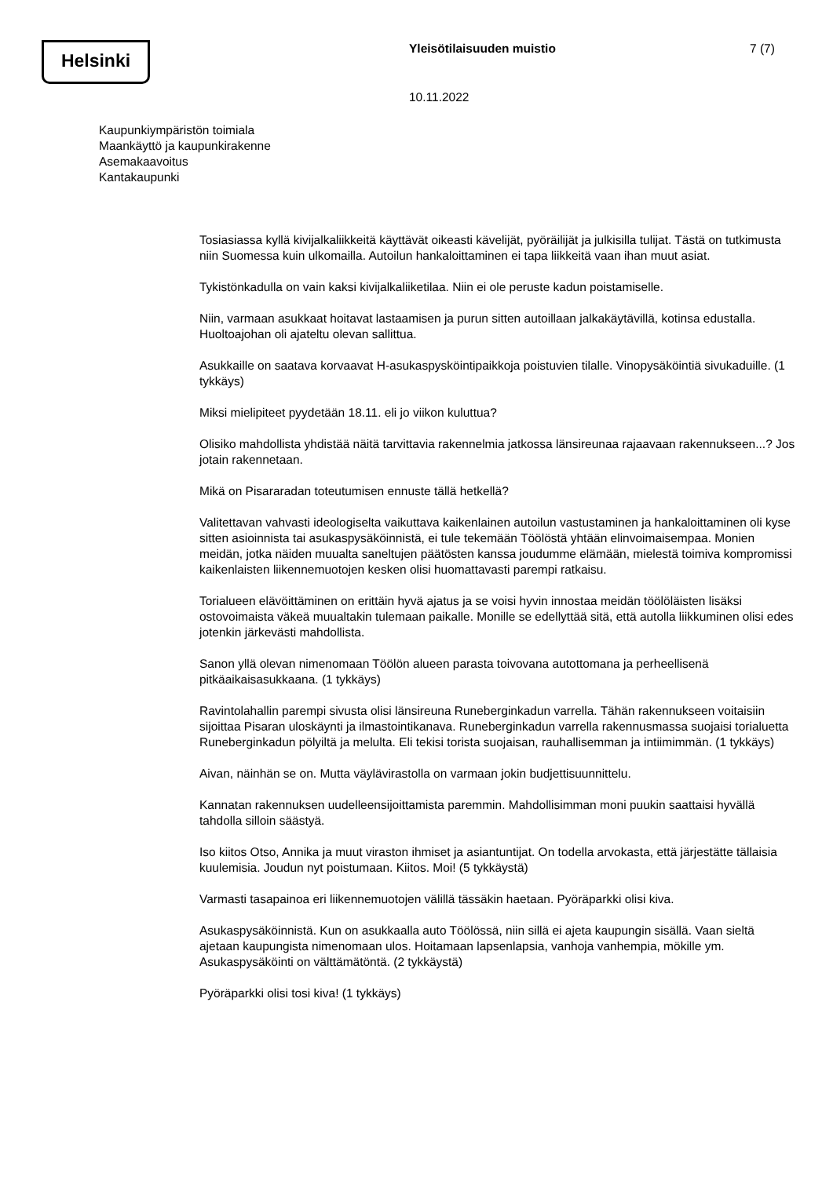Helsinki Yleisötilaisuuden muistio 7 (7)
10.11.2022
Kaupunkiympäristön toimiala
Maankäyttö ja kaupunkirakenne
Asemakaavoitus
Kantakaupunki
Tosiasiassa kyllä kivijalkaliikkeitä käyttävät oikeasti kävelijät, pyöräilijät ja julkisilla tulijat. Tästä on tutkimusta niin Suomessa kuin ulkomailla. Autoilun hankaloittaminen ei tapa liikkeitä vaan ihan muut asiat.
Tykistönkadulla on vain kaksi kivijalkaliiketilaa. Niin ei ole peruste kadun poistamiselle.
Niin, varmaan asukkaat hoitavat lastaamisen ja purun sitten autoillaan jalkakäytävillä, kotinsa edustalla. Huoltoajohan oli ajateltu olevan sallittua.
Asukkaille on saatava korvaavat H-asukaspysköintipaikkoja poistuvien tilalle. Vinopysäköintiä sivukaduille. (1 tykkäys)
Miksi mielipiteet pyydetään 18.11. eli jo viikon kuluttua?
Olisiko mahdollista yhdistää näitä tarvittavia rakennelmia jatkossa länsireunaa rajaavaan rakennukseen...? Jos jotain rakennetaan.
Mikä on Pisararadan toteutumisen ennuste tällä hetkellä?
Valitettavan vahvasti ideologiselta vaikuttava kaikenlainen autoilun vastustaminen ja hankaloittaminen oli kyse sitten asioinnista tai asukaspysäköinnistä, ei tule tekemään Töölöstä yhtään elinvoimaisempaa. Monien meidän, jotka näiden muualta saneltujen päätösten kanssa joudumme elämään, mielestä toimiva kompromissi kaikenlaisten liikennemuotojen kesken olisi huomattavasti parempi ratkaisu.
Torialueen elävöittäminen on erittäin hyvä ajatus ja se voisi hyvin innostaa meidän töölöläisten lisäksi ostovoimaista väkeä muualtakin tulemaan paikalle. Monille se edellyttää sitä, että autolla liikkuminen olisi edes jotenkin järkevästi mahdollista.
Sanon yllä olevan nimenomaan Töölön alueen parasta toivovana autottomana ja perheellisenä pitkäaikaisasukkaana. (1 tykkäys)
Ravintolahallin parempi sivusta olisi länsireuna Runeberginkadun varrella. Tähän rakennukseen voitaisiin sijoittaa Pisaran uloskäynti ja ilmastointikanava. Runeberginkadun varrella rakennusmassa suojaisi torialuetta Runeberginkadun pölyiltä ja melulta. Eli tekisi torista suojaisan, rauhallisemman ja intiimimmän. (1 tykkäys)
Aivan, näinhän se on. Mutta väylävirastolla on varmaan jokin budjettisuunnittelu.
Kannatan rakennuksen uudelleensijoittamista paremmin. Mahdollisimman moni puukin saattaisi hyvällä tahdolla silloin säästyä.
Iso kiitos Otso, Annika ja muut viraston ihmiset ja asiantuntijat. On todella arvokasta, että järjestätte tällaisia kuulemisia. Joudun nyt poistumaan. Kiitos. Moi! (5 tykkäystä)
Varmasti tasapainoa eri liikennemuotojen välillä tässäkin haetaan. Pyöräparkki olisi kiva.
Asukaspysäköinnistä. Kun on asukkaalla auto Töölössä, niin sillä ei ajeta kaupungin sisällä. Vaan sieltä ajetaan kaupungista nimenomaan ulos. Hoitamaan lapsenlapsia, vanhoja vanhempia, mökille ym. Asukaspysäköinti on välttämätöntä. (2 tykkäystä)
Pyöräparkki olisi tosi kiva! (1 tykkäys)